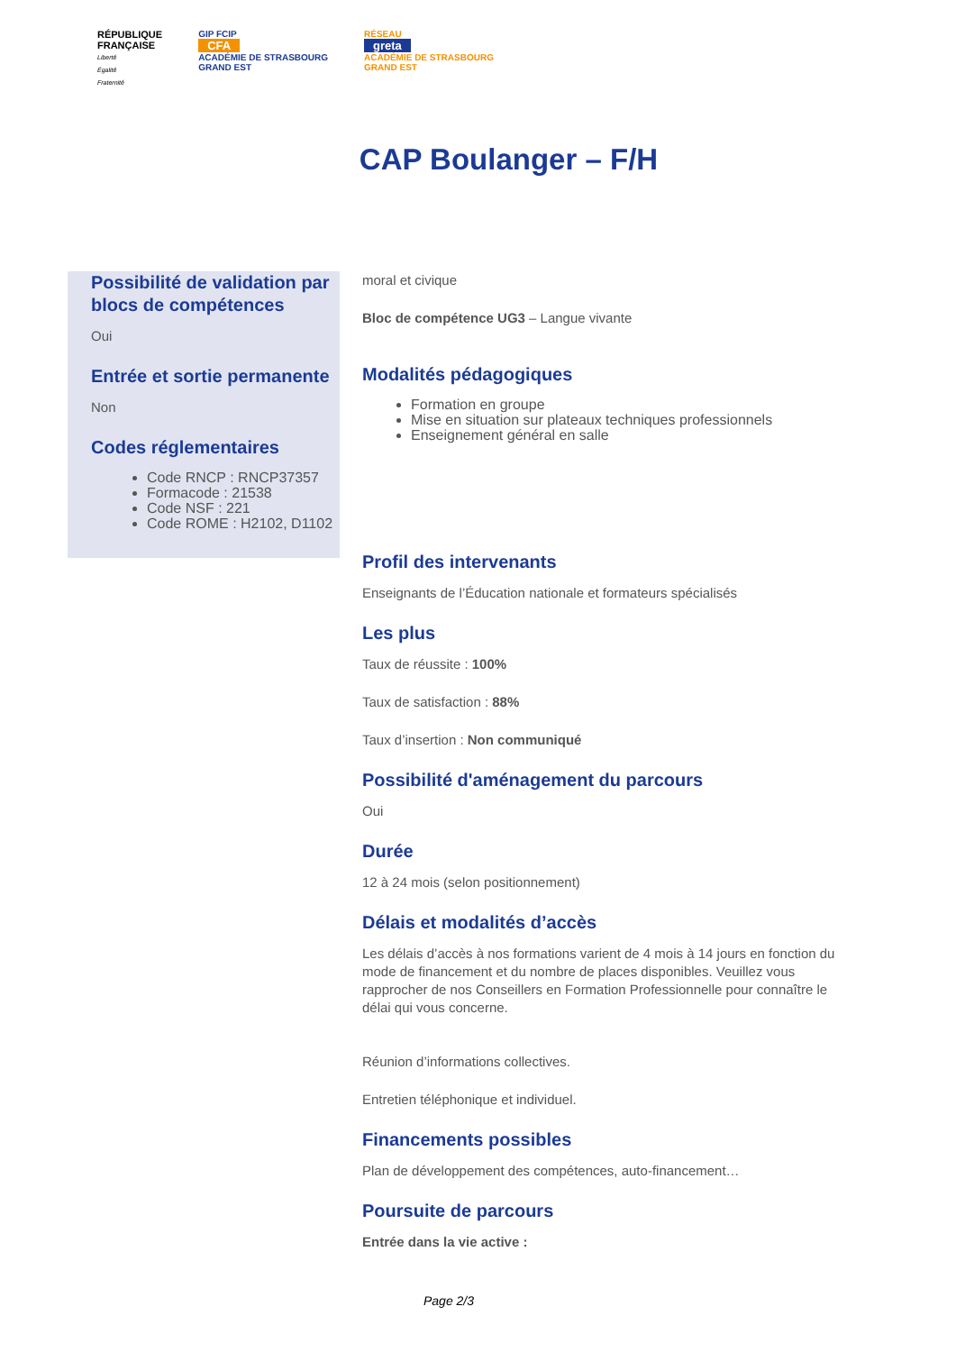RÉPUBLIQUE
FRANÇAISE
Liberté
Égalité
Fraternité
GIP FCIP
CFA
ACADÉMIE DE STRASBOURG
GRAND EST
RÉSEAU
greta
ACADÉMIE DE STRASBOURG
GRAND EST
CAP Boulanger – F/H
Possibilité de validation par blocs de compétences
Oui
Entrée et sortie permanente
Non
Codes réglementaires
Code RNCP : RNCP37357
Formacode : 21538
Code NSF : 221
Code ROME : H2102, D1102
moral et civique
Bloc de compétence UG3 – Langue vivante
Modalités pédagogiques
Formation en groupe
Mise en situation sur plateaux techniques professionnels
Enseignement général en salle
Profil des intervenants
Enseignants de l’Éducation nationale et formateurs spécialisés
Les plus
Taux de réussite : 100%
Taux de satisfaction : 88%
Taux d’insertion : Non communiqué
Possibilité d'aménagement du parcours
Oui
Durée
12 à 24 mois (selon positionnement)
Délais et modalités d’accès
Les délais d’accès à nos formations varient de 4 mois à 14 jours en fonction du mode de financement et du nombre de places disponibles. Veuillez vous rapprocher de nos Conseillers en Formation Professionnelle pour connaître le délai qui vous concerne.
Réunion d’informations collectives.
Entretien téléphonique et individuel.
Financements possibles
Plan de développement des compétences, auto-financement…
Poursuite de parcours
Entrée dans la vie active :
Page 2/3